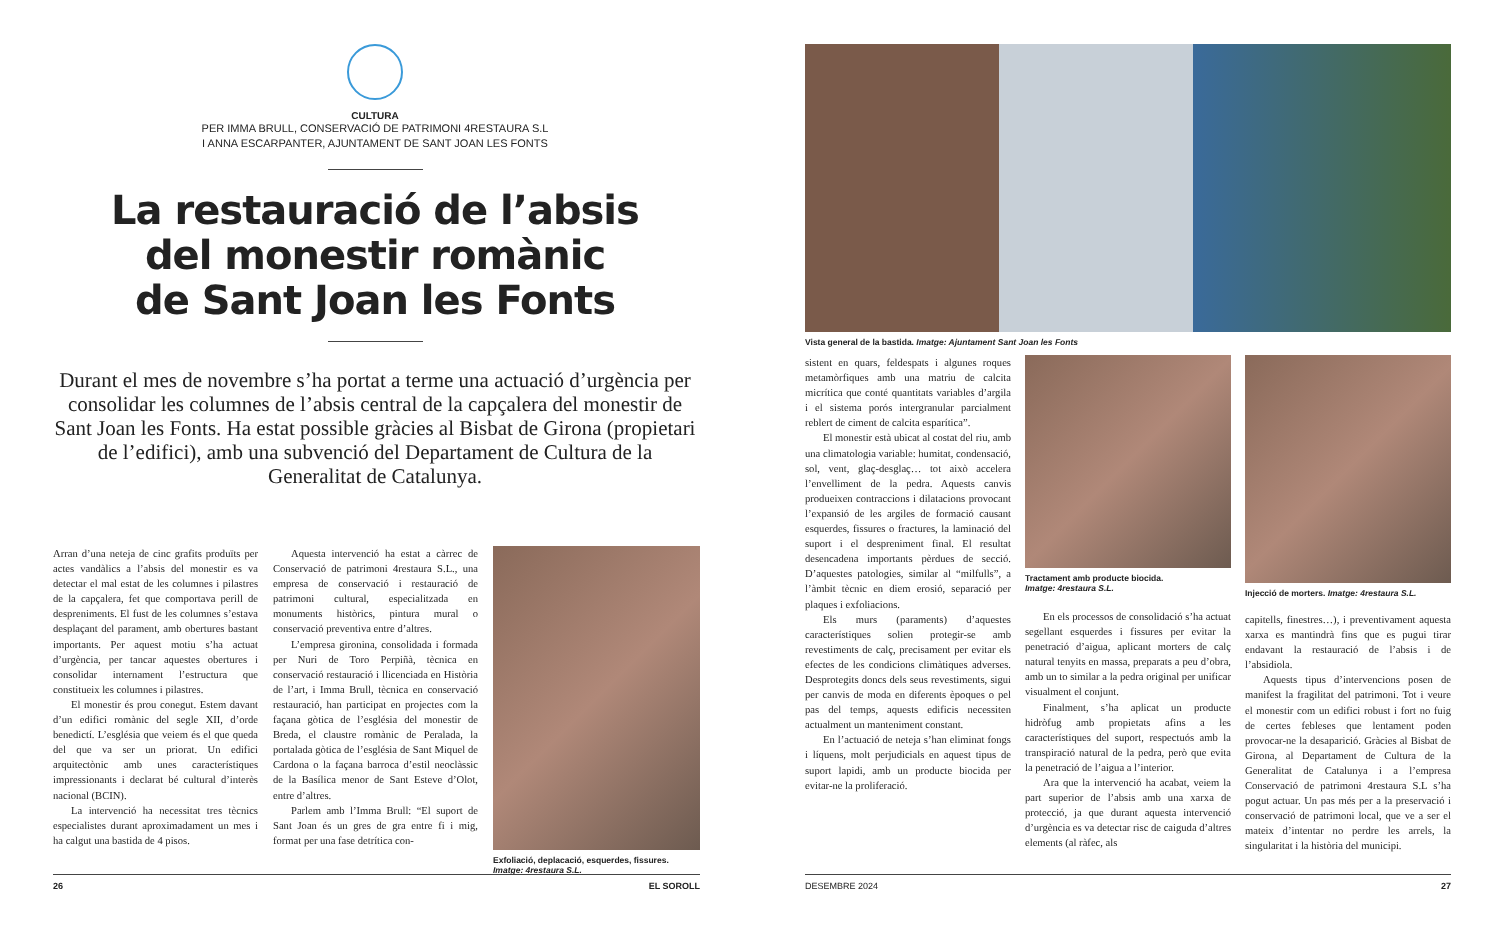CULTURA
PER IMMA BRULL, CONSERVACIÓ DE PATRIMONI 4RESTAURA S.L
I ANNA ESCARPANTER, AJUNTAMENT DE SANT JOAN LES FONTS
La restauració de l’absis
del monestir romànic
de Sant Joan les Fonts
Durant el mes de novembre s’ha portat a terme una actuació d’urgència per consolidar les columnes de l’absis central de la capçalera del monestir de Sant Joan les Fonts. Ha estat possible gràcies al Bisbat de Girona (propietari de l’edifici), amb una subvenció del Departament de Cultura de la Generalitat de Catalunya.
Arran d’una neteja de cinc grafits produïts per actes vandàlics a l’absis del monestir es va detectar el mal estat de les columnes i pilastres de la capçalera, fet que comportava perill de despreniments. El fust de les columnes s’estava desplaçant del parament, amb obertures bastant importants. Per aquest motiu s’ha actuat d’urgència, per tancar aquestes obertures i consolidar internament l’estructura que constitueix les columnes i pilastres.
El monestir és prou conegut. Estem davant d’un edifici romànic del segle XII, d’orde benedictí. L’església que veiem és el que queda del que va ser un priorat. Un edifici arquitectònic amb unes característiques impressionants i declarat bé cultural d’interès nacional (BCIN).
La intervenció ha necessitat tres tècnics especialistes durant aproximadament un mes i ha calgut una bastida de 4 pisos.
Aquesta intervenció ha estat a càrrec de Conservació de patrimoni 4restaura S.L., una empresa de conservació i restauració de patrimoni cultural, especialitzada en monuments històrics, pintura mural o conservació preventiva entre d’altres.
L’empresa gironina, consolidada i formada per Nuri de Toro Perpiñà, tècnica en conservació restauració i llicenciada en Història de l’art, i Imma Brull, tècnica en conservació restauració, han participat en projectes com la façana gòtica de l’església del monestir de Breda, el claustre romànic de Peralada, la portalada gòtica de l’església de Sant Miquel de Cardona o la façana barroca d’estil neoclàssic de la Basílica menor de Sant Esteve d’Olot, entre d’altres.
Parlem amb l’Imma Brull: “El suport de Sant Joan és un gres de gra entre fi i mig, format per una fase detrítica con-
Exfoliació, deplacació, esquerdes, fissures. Imatge: 4restaura S.L.
26 EL SOROLL
Vista general de la bastida. Imatge: Ajuntament Sant Joan les Fonts
sistent en quars, feldespats i algunes roques metamòrfiques amb una matriu de calcita micrítica que conté quantitats variables d’argila i el sistema porós intergranular parcialment reblert de ciment de calcita esparítica”.
El monestir està ubicat al costat del riu, amb una climatologia variable: humitat, condensació, sol, vent, glaç-desglaç… tot això accelera l’envelliment de la pedra. Aquests canvis produeixen contraccions i dilatacions provocant l’expansió de les argiles de formació causant esquerdes, fissures o fractures, la laminació del suport i el despreniment final. El resultat desencadena importants pèrdues de secció. D’aquestes patologies, similar al “milfulls”, a l’àmbit tècnic en diem erosió, separació per plaques i exfoliacions.
Els murs (paraments) d’aquestes característiques solien protegir-se amb revestiments de calç, precisament per evitar els efectes de les condicions climàtiques adverses. Desprotegits doncs dels seus revestiments, sigui per canvis de moda en diferents èpoques o pel pas del temps, aquests edificis necessiten actualment un manteniment constant.
En l’actuació de neteja s’han eliminat fongs i líquens, molt perjudicials en aquest tipus de suport lapidi, amb un producte biocida per evitar-ne la proliferació.
Tractament amb producte biocida.
Imatge: 4restaura S.L.
En els processos de consolidació s’ha actuat segellant esquerdes i fissures per evitar la penetració d’aigua, aplicant morters de calç natural tenyits en massa, preparats a peu d’obra, amb un to similar a la pedra original per unificar visualment el conjunt.
Finalment, s’ha aplicat un producte hidròfug amb propietats afins a les característiques del suport, respectuós amb la transpiració natural de la pedra, però que evita la penetració de l’aigua a l’interior.
Ara que la intervenció ha acabat, veiem la part superior de l’absis amb una xarxa de protecció, ja que durant aquesta intervenció d’urgència es va detectar risc de caiguda d’altres elements (al ràfec, als
Injecció de morters. Imatge: 4restaura S.L.
capitells, finestres…), i preventivament aquesta xarxa es mantindrà fins que es pugui tirar endavant la restauració de l’absis i de l’absidiola.
Aquests tipus d’intervencions posen de manifest la fragilitat del patrimoni. Tot i veure el monestir com un edifici robust i fort no fuig de certes febleses que lentament poden provocar-ne la desaparició. Gràcies al Bisbat de Girona, al Departament de Cultura de la Generalitat de Catalunya i a l’empresa Conservació de patrimoni 4restaura S.L s’ha pogut actuar. Un pas més per a la preservació i conservació de patrimoni local, que ve a ser el mateix d’intentar no perdre les arrels, la singularitat i la història del municipi.
DESEMBRE 2024 27